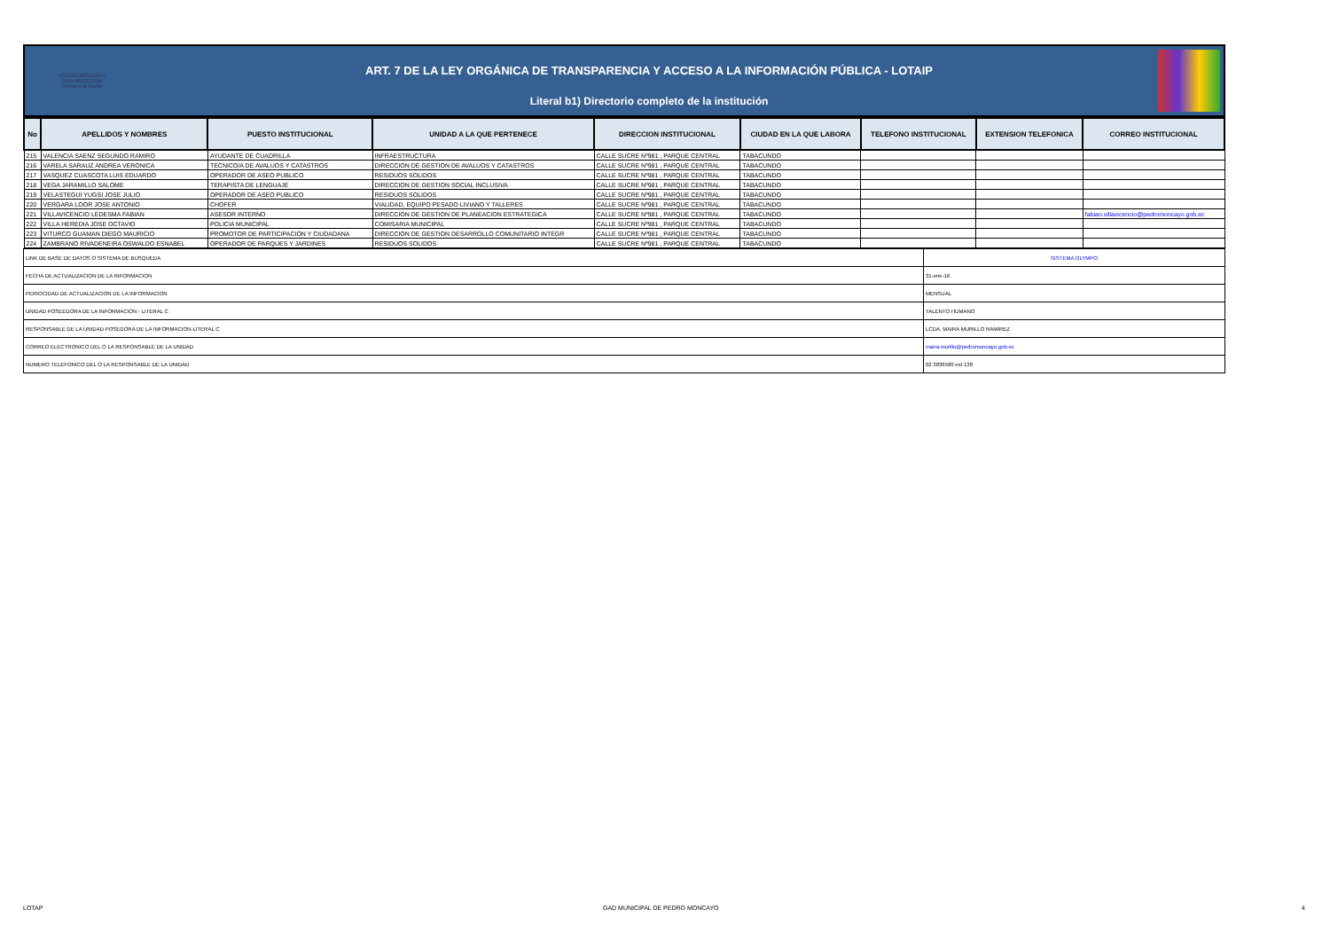PEDRO MONCAYO
GAD MUNICIPAL
Primero la Gente
ART. 7 DE LA LEY ORGÁNICA DE TRANSPARENCIA Y ACCESO A LA INFORMACIÓN PÚBLICA - LOTAIP
Literal b1) Directorio completo de la institución
| No | APELLIDOS Y NOMBRES | PUESTO INSTITUCIONAL | UNIDAD A LA QUE PERTENECE | DIRECCION INSTITUCIONAL | CIUDAD EN LA QUE LABORA | TELEFONO INSTITUCIONAL | EXTENSION TELEFONICA | CORREO INSTITUCIONAL |
| --- | --- | --- | --- | --- | --- | --- | --- | --- |
| 215 | VALENCIA SAENZ SEGUNDO RAMIRO | AYUDANTE DE CUADRILLA | INFRAESTRUCTURA | CALLE SUCRE Nº981 , PARQUE CENTRAL | TABACUNDO | | | |
| 216 | VARELA SARAUZ ANDREA VERONICA | TECNICO/A DE AVALUOS Y CATASTROS | DIRECCION DE GESTION DE AVALUOS Y CATASTROS | CALLE SUCRE Nº981 , PARQUE CENTRAL | TABACUNDO | | | |
| 217 | VASQUEZ CUASCOTA LUIS EDUARDO | OPERADOR DE ASEO PUBLICO | RESIDUOS SOLIDOS | CALLE SUCRE Nº981 , PARQUE CENTRAL | TABACUNDO | | | |
| 218 | VEGA JARAMILLO SALOME | TERAPISTA DE LENGUAJE | DIRECCION DE GESTION SOCIAL INCLUSIVA | CALLE SUCRE Nº981 , PARQUE CENTRAL | TABACUNDO | | | |
| 219 | VELASTEGUI YUGSI JOSE JULIO | OPERADOR DE ASEO PUBLICO | RESIDUOS SOLIDOS | CALLE SUCRE Nº981 , PARQUE CENTRAL | TABACUNDO | | | |
| 220 | VERGARA LOOR JOSE ANTONIO | CHOFER | VIALIDAD, EQUIPO PESADO LIVIANO Y TALLERES | CALLE SUCRE Nº981 , PARQUE CENTRAL | TABACUNDO | | | |
| 221 | VILLAVICENCIO LEDESMA FABIAN | ASESOR INTERNO | DIRECCION DE GESTION DE PLANEACION ESTRATEGICA | CALLE SUCRE Nº981 , PARQUE CENTRAL | TABACUNDO | | | fabian.villavicencio@pedromoncayo.gob.ec |
| 222 | VILLA HEREDIA JOSE OCTAVIO | POLICIA MUNICIPAL | COMISARIA MUNICIPAL | CALLE SUCRE Nº981 , PARQUE CENTRAL | TABACUNDO | | | |
| 223 | VITURCO GUAMAN DIEGO MAURICIO | PROMOTOR DE PARTICIPACION Y CIUDADANA | DIRECCION DE GESTION DESARROLLO COMUNITARIO INTEGR | CALLE SUCRE Nº981 , PARQUE CENTRAL | TABACUNDO | | | |
| 224 | ZAMBRANO RIVADENEIRA OSWALDO ESNABEL | OPERADOR DE PARQUES Y JARDINES | RESIDUOS SOLIDOS | CALLE SUCRE Nº981 , PARQUE CENTRAL | TABACUNDO | | | |
| LINK DE BASE DE DATOS O SISTEMA DE BUSQUEDA | SISTEMA OLYMPO |
| FECHA DE ACTUALIZACION DE LA INFORMACION | 31-ene-16 |
| PERIOCIDAD DE ACTUALIZACION DE LA INFORMACION | MENSUAL |
| UNIDAD POSEEDORA DE LA INFORMACION - LITERAL C | TALENTO HUMANO |
| RESPONSABLE DE LA UNIDAD POSEDORA DE LA INFORMACION-LITERAL C | LCDA. MAIRA MURILLO RAMIREZ |
| CORREO ELECTRONICO DEL O LA RESPONSABLE DE LA UNIDAD | maira.murillo@pedromoncayo.gob.ec |
| NUMERO TELEFONICO DEL O LA RESPONSABLE DE LA UNIDAD | 02 3836560 ext 138 |
LOTAP GAD MUNICIPAL DE PEDRO MONCAYO 4